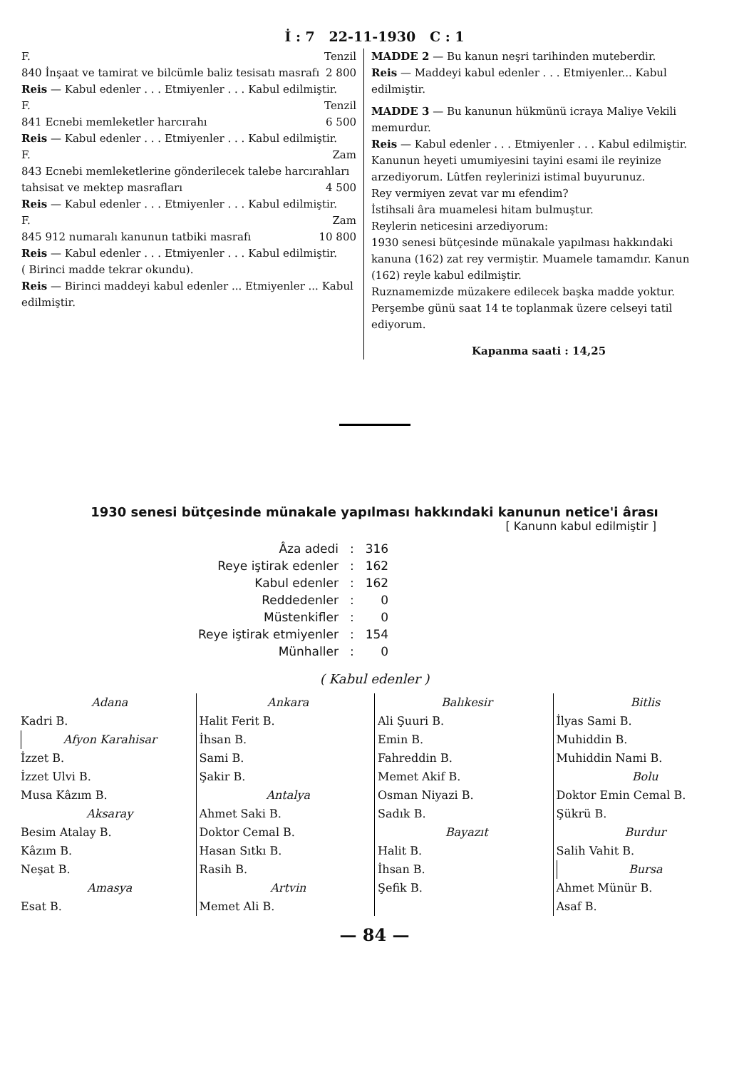İ : 7 22-11-1930 C : 1
F. Tenzil
840 İnşaat ve tamirat ve bilcümle baliz tesisatı masrafı 2 800
Reis — Kabul edenler . . . Etmiyenler . . . Kabul edilmiştir.
F. Tenzil
841 Ecnebi memleketler harcırahı 6 500
Reis — Kabul edenler . . . Etmiyenler . . . Kabul edilmiştir.
F. Zam
843 Ecnebi memleketlerine gönderilecek talebe harcırahları tahsisat ve mektep masrafları 4 500
Reis — Kabul edenler . . . Etmiyenler . . . Kabul edilmiştir.
F. Zam
845 912 numaralı kanunun tatbiki masrafı 10 800
Reis — Kabul edenler . . . Etmiyenler . . . Kabul edilmiştir.
( Birinci madde tekrar okundu).
Reis — Birinci maddeyi kabul edenler ... Etmiyenler ... Kabul edilmiştir.
MADDE 2 — Bu kanun neşri tarihinden muteberdir.
Reis — Maddeyi kabul edenler . . . Etmiyenler... Kabul edilmiştir.
MADDE 3 — Bu kanunun hükmünü icraya Maliye Vekili memurdur.
Reis — Kabul edenler . . . Etmiyenler . . . Kabul edilmiştir.
Kanunun heyeti umumiyesini tayini esami ile reyinize arzediyorum. Lûtfen reylerinizi istimal buyurunuz.
Rey vermiyen zevat var mı efendim?
İstihsali âra muamelesi hitam bulmuştur.
Reylerin neticesini arzediyorum:
1930 senesi bütçesinde münakale yapılması hakkındaki kanuna (162) zat rey vermiştir. Muamele tamamdır. Kanun (162) reyle kabul edilmiştir.
Ruznamemizde müzakere edilecek başka madde yoktur. Perşembe günü saat 14 te toplanmak üzere celseyi tatil ediyorum.
Kapanma saati : 14,25
1930 senesi bütçesinde münakale yapılması hakkındaki kanunun netice'i ârası
[ Kanunn kabul edilmiştir ]
| Âza adedi | : | 316 |
| Reye iştirak edenler | : | 162 |
| Kabul edenler | : | 162 |
| Reddedenler | : | 0 |
| Müstenkifler | : | 0 |
| Reye iştirak etmiyenler | : | 154 |
| Münhaller | : | 0 |
( Kabul edenler )
Adana
Kadri B.
Afyon Karahisar
İzzet B.
İzzet Ulvi B.
Musa Kâzım B.
Aksaray
Besim Atalay B.
Kâzım B.
Neşat B.
Amasya
Esat B.
Ankara
Halit Ferit B.
İhsan B.
Sami B.
Şakir B.
Antalya
Ahmet Saki B.
Doktor Cemal B.
Hasan Sıtkı B.
Rasih B.
Artvin
Memet Ali B.
Balıkesir
Ali Şuuri B.
Emin B.
Fahreddin B.
Memet Akif B.
Osman Niyazi B.
Sadık B.
Bayazıt
Halit B.
İhsan B.
Şefik B.
Bitlis
İlyas Sami B.
Muhiddin B.
Muhiddin Nami B.
Bolu
Doktor Emin Cemal B.
Şükrü B.
Burdur
Salih Vahit B.
Bursa
Ahmet Münür B.
Asaf B.
— 84 —